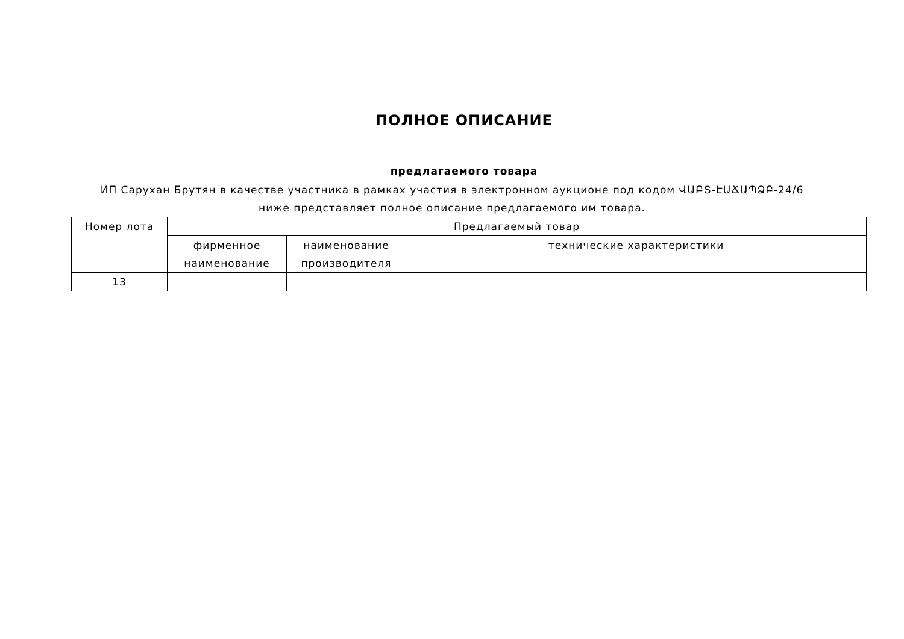ПОЛНОЕ ОПИСАНИЕ
предлагаемого товара
ИП Саруxан Брутян в качестве участника в рамках участия в электронном аукционе под кодом ՎԱԲՏ-ԷԱՃԱՊՁԲ-24/6 ниже представляет полное описание предлагаемого им товара.
| Номер лота | Предлагаемый товар | | |
| | фирменное наименование | наименование производителя | технические характеристики |
| 13 | | | |